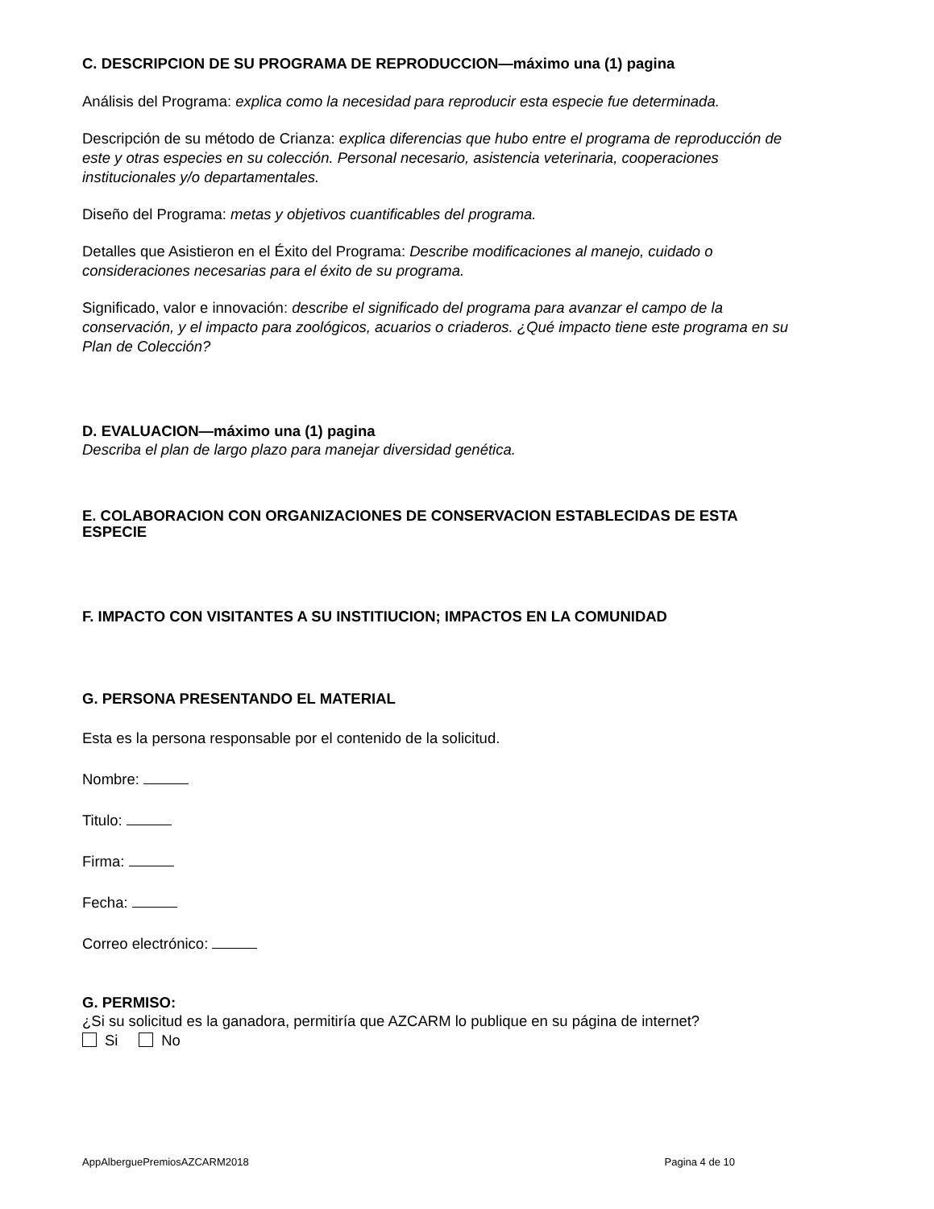C. DESCRIPCION DE SU PROGRAMA DE REPRODUCCION—máximo una (1) pagina
Análisis del Programa: explica como la necesidad para reproducir esta especie fue determinada.
Descripción de su método de Crianza: explica diferencias que hubo entre el programa de reproducción de este y otras especies en su colección. Personal necesario, asistencia veterinaria, cooperaciones institucionales y/o departamentales.
Diseño del Programa: metas y objetivos cuantificables del programa.
Detalles que Asistieron en el Éxito del Programa: Describe modificaciones al manejo, cuidado o consideraciones necesarias para el éxito de su programa.
Significado, valor e innovación: describe el significado del programa para avanzar el campo de la conservación, y el impacto para zoológicos, acuarios o criaderos. ¿Qué impacto tiene este programa en su Plan de Colección?
D. EVALUACION—máximo una (1) pagina
Describa el plan de largo plazo para manejar diversidad genética.
E. COLABORACION CON ORGANIZACIONES DE CONSERVACION ESTABLECIDAS DE ESTA ESPECIE
F. IMPACTO CON VISITANTES A SU INSTITIUCION; IMPACTOS EN LA COMUNIDAD
G. PERSONA PRESENTANDO EL MATERIAL
Esta es la persona responsable por el contenido de la solicitud.
Nombre:
Titulo:
Firma:
Fecha:
Correo electrónico:
G. PERMISO:
¿Si su solicitud es la ganadora, permitiría que AZCARM lo publique en su página de internet?
Si No
AppAlberguePremiosAZCARM2018 Pagina 4 de 10